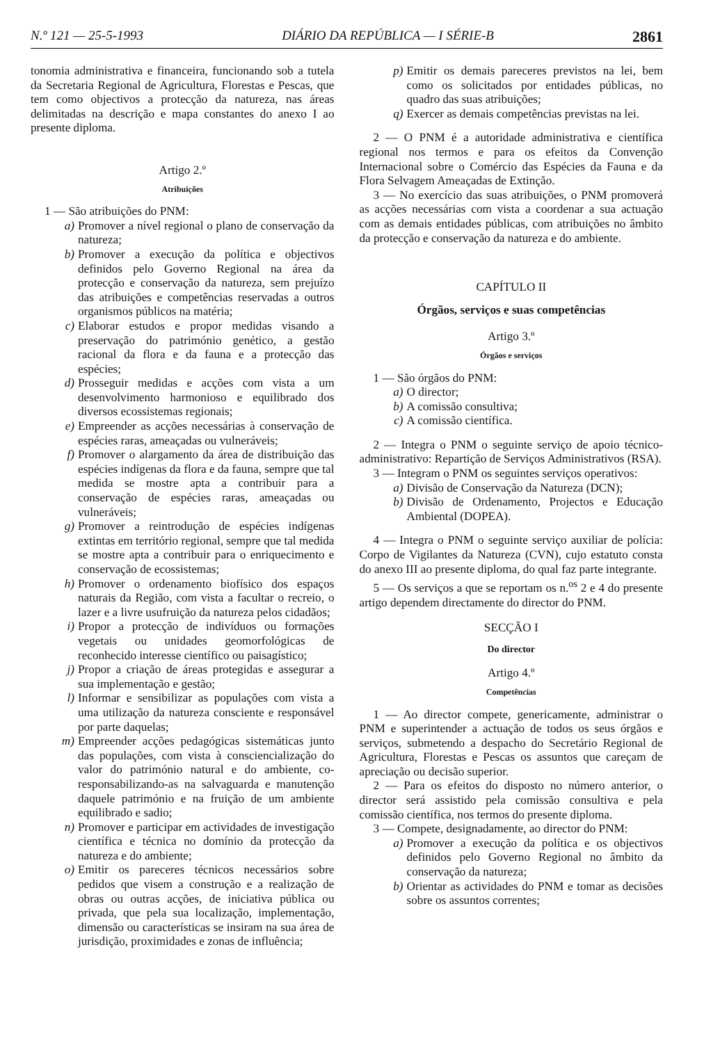N.º 121 — 25-5-1993 DIÁRIO DA REPÚBLICA — I SÉRIE-B 2861
tonomia administrativa e financeira, funcionando sob a tutela da Secretaria Regional de Agricultura, Florestas e Pescas, que tem como objectivos a protecção da natureza, nas áreas delimitadas na descrição e mapa constantes do anexo I ao presente diploma.
Artigo 2.º
Atribuições
1 — São atribuições do PNM:
a) Promover a nível regional o plano de conservação da natureza;
b) Promover a execução da política e objectivos definidos pelo Governo Regional na área da protecção e conservação da natureza, sem prejuízo das atribuições e competências reservadas a outros organismos públicos na matéria;
c) Elaborar estudos e propor medidas visando a preservação do património genético, a gestão racional da flora e da fauna e a protecção das espécies;
d) Prosseguir medidas e acções com vista a um desenvolvimento harmonioso e equilibrado dos diversos ecossistemas regionais;
e) Empreender as acções necessárias à conservação de espécies raras, ameaçadas ou vulneráveis;
f) Promover o alargamento da área de distribuição das espécies indígenas da flora e da fauna, sempre que tal medida se mostre apta a contribuir para a conservação de espécies raras, ameaçadas ou vulneráveis;
g) Promover a reintrodução de espécies indígenas extintas em território regional, sempre que tal medida se mostre apta a contribuir para o enriquecimento e conservação de ecossistemas;
h) Promover o ordenamento biofísico dos espaços naturais da Região, com vista a facultar o recreio, o lazer e a livre usufruição da natureza pelos cidadãos;
i) Propor a protecção de indivíduos ou formações vegetais ou unidades geomorfológicas de reconhecido interesse científico ou paisagístico;
j) Propor a criação de áreas protegidas e assegurar a sua implementação e gestão;
l) Informar e sensibilizar as populações com vista a uma utilização da natureza consciente e responsável por parte daquelas;
m) Empreender acções pedagógicas sistemáticas junto das populações, com vista à consciencialização do valor do património natural e do ambiente, co-responsabilizando-as na salvaguarda e manutenção daquele património e na fruição de um ambiente equilibrado e sadio;
n) Promover e participar em actividades de investigação científica e técnica no domínio da protecção da natureza e do ambiente;
o) Emitir os pareceres técnicos necessários sobre pedidos que visem a construção e a realização de obras ou outras acções, de iniciativa pública ou privada, que pela sua localização, implementação, dimensão ou características se insiram na sua área de jurisdição, proximidades e zonas de influência;
p) Emitir os demais pareceres previstos na lei, bem como os solicitados por entidades públicas, no quadro das suas atribuições;
q) Exercer as demais competências previstas na lei.
2 — O PNM é a autoridade administrativa e científica regional nos termos e para os efeitos da Convenção Internacional sobre o Comércio das Espécies da Fauna e da Flora Selvagem Ameaçadas de Extinção.
3 — No exercício das suas atribuições, o PNM promoverá as acções necessárias com vista a coordenar a sua actuação com as demais entidades públicas, com atribuições no âmbito da protecção e conservação da natureza e do ambiente.
CAPÍTULO II
Órgãos, serviços e suas competências
Artigo 3.º
Órgãos e serviços
1 — São órgãos do PNM:
a) O director;
b) A comissão consultiva;
c) A comissão científica.
2 — Integra o PNM o seguinte serviço de apoio técnico-administrativo: Repartição de Serviços Administrativos (RSA).
3 — Integram o PNM os seguintes serviços operativos:
a) Divisão de Conservação da Natureza (DCN);
b) Divisão de Ordenamento, Projectos e Educação Ambiental (DOPEA).
4 — Integra o PNM o seguinte serviço auxiliar de polícia: Corpo de Vigilantes da Natureza (CVN), cujo estatuto consta do anexo III ao presente diploma, do qual faz parte integrante.
5 — Os serviços a que se reportam os n.<sup>os</sup> 2 e 4 do presente artigo dependem directamente do director do PNM.
SECÇÃO I
Do director
Artigo 4.º
Competências
1 — Ao director compete, genericamente, administrar o PNM e superintender a actuação de todos os seus órgãos e serviços, submetendo a despacho do Secretário Regional de Agricultura, Florestas e Pescas os assuntos que careçam de apreciação ou decisão superior.
2 — Para os efeitos do disposto no número anterior, o director será assistido pela comissão consultiva e pela comissão científica, nos termos do presente diploma.
3 — Compete, designadamente, ao director do PNM:
a) Promover a execução da política e os objectivos definidos pelo Governo Regional no âmbito da conservação da natureza;
b) Orientar as actividades do PNM e tomar as decisões sobre os assuntos correntes;